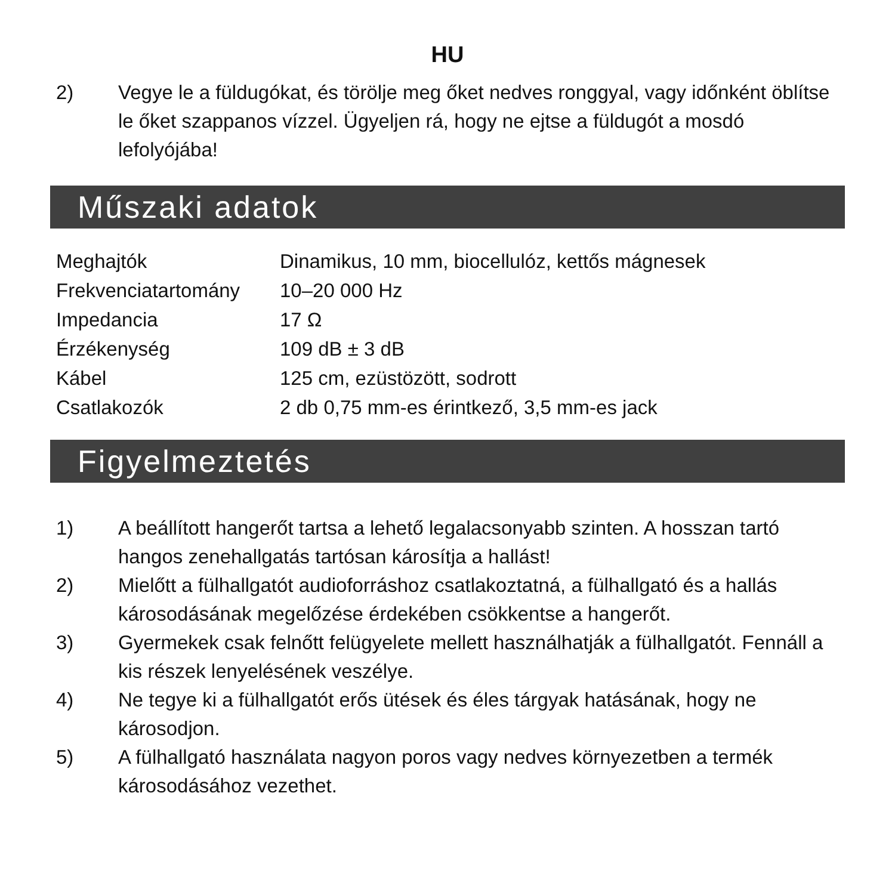HU
2) Vegye le a füldugókat, és törölje meg őket nedves ronggyal, vagy időnként öblítse le őket szappanos vízzel. Ügyeljen rá, hogy ne ejtse a füldugót a mosdó lefolyójába!
Műszaki adatok
| Meghajtók | Dinamikus, 10 mm, biocellulóz, kettős mágnesek |
| Frekvenciatartomány | 10–20 000 Hz |
| Impedancia | 17 Ω |
| Érzékenység | 109 dB ± 3 dB |
| Kábel | 125 cm, ezüstözött, sodrott |
| Csatlakozók | 2 db 0,75 mm-es érintkező, 3,5 mm-es jack |
Figyelmeztetés
1) A beállított hangerőt tartsa a lehető legalacsonyabb szinten. A hosszan tartó hangos zenehallgatás tartósan károsítja a hallást!
2) Mielőtt a fülhallgatót audioforráshoz csatlakoztatná, a fülhallgató és a hallás károsodásának megelőzése érdekében csökkentse a hangerőt.
3) Gyermekek csak felnőtt felügyelete mellett használhatják a fülhallgatót. Fennáll a kis részek lenyelésének veszélye.
4) Ne tegye ki a fülhallgatót erős ütések és éles tárgyak hatásának, hogy ne károsodjon.
5) A fülhallgató használata nagyon poros vagy nedves környezetben a termék károsodásához vezethet.